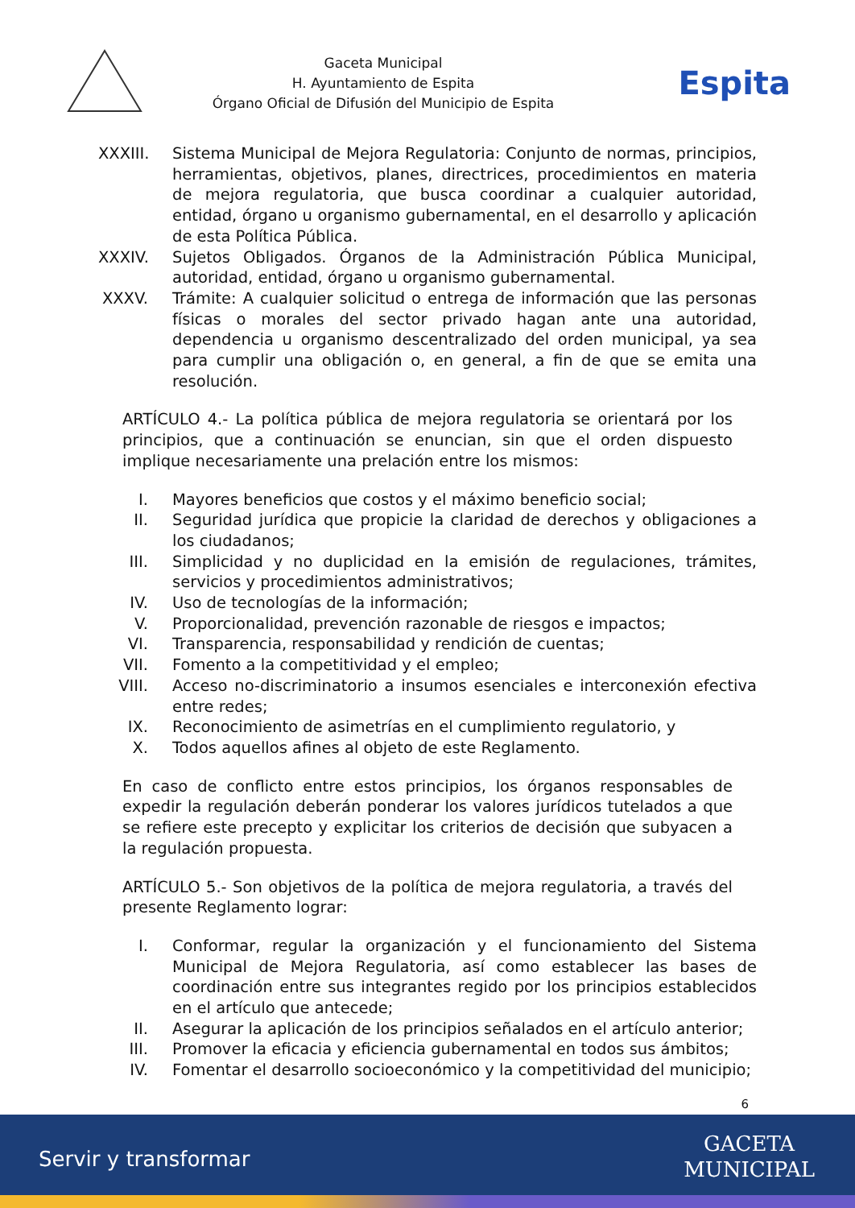Gaceta Municipal
H. Ayuntamiento de Espita
Órgano Oficial de Difusión del Municipio de Espita
Espita
XXXIII. Sistema Municipal de Mejora Regulatoria: Conjunto de normas, principios, herramientas, objetivos, planes, directrices, procedimientos en materia de mejora regulatoria, que busca coordinar a cualquier autoridad, entidad, órgano u organismo gubernamental, en el desarrollo y aplicación de esta Política Pública.
XXXIV. Sujetos Obligados. Órganos de la Administración Pública Municipal, autoridad, entidad, órgano u organismo gubernamental.
XXXV. Trámite: A cualquier solicitud o entrega de información que las personas físicas o morales del sector privado hagan ante una autoridad, dependencia u organismo descentralizado del orden municipal, ya sea para cumplir una obligación o, en general, a fin de que se emita una resolución.
ARTÍCULO 4.- La política pública de mejora regulatoria se orientará por los principios, que a continuación se enuncian, sin que el orden dispuesto implique necesariamente una prelación entre los mismos:
I. Mayores beneficios que costos y el máximo beneficio social;
II. Seguridad jurídica que propicie la claridad de derechos y obligaciones a los ciudadanos;
III. Simplicidad y no duplicidad en la emisión de regulaciones, trámites, servicios y procedimientos administrativos;
IV. Uso de tecnologías de la información;
V. Proporcionalidad, prevención razonable de riesgos e impactos;
VI. Transparencia, responsabilidad y rendición de cuentas;
VII. Fomento a la competitividad y el empleo;
VIII. Acceso no-discriminatorio a insumos esenciales e interconexión efectiva entre redes;
IX. Reconocimiento de asimetrías en el cumplimiento regulatorio, y
X. Todos aquellos afines al objeto de este Reglamento.
En caso de conflicto entre estos principios, los órganos responsables de expedir la regulación deberán ponderar los valores jurídicos tutelados a que se refiere este precepto y explicitar los criterios de decisión que subyacen a la regulación propuesta.
ARTÍCULO 5.- Son objetivos de la política de mejora regulatoria, a través del presente Reglamento lograr:
I. Conformar, regular la organización y el funcionamiento del Sistema Municipal de Mejora Regulatoria, así como establecer las bases de coordinación entre sus integrantes regido por los principios establecidos en el artículo que antecede;
II. Asegurar la aplicación de los principios señalados en el artículo anterior;
III. Promover la eficacia y eficiencia gubernamental en todos sus ámbitos;
IV. Fomentar el desarrollo socioeconómico y la competitividad del municipio;
6
Servir y transformar
GACETA
MUNICIPAL